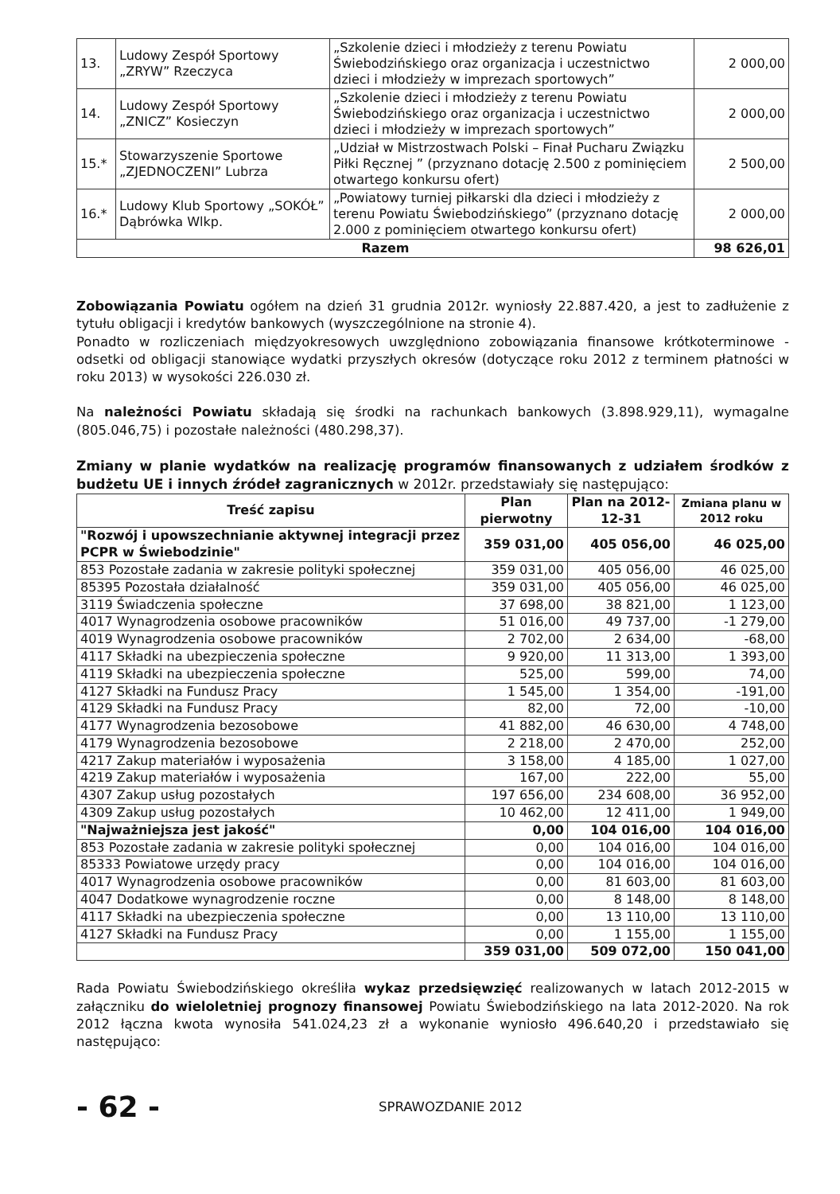| 13. | Ludowy Zespół Sportowy „ZRYW” Rzeczyca | „Szkolenie dzieci i młodzieży z terenu Powiatu Świebodzińskiego oraz organizacja i uczestnictwo dzieci i młodzieży w imprezach sportowych” | 2 000,00 |
| 14. | Ludowy Zespół Sportowy „ZNICZ” Kosieczyn | „Szkolenie dzieci i młodzieży z terenu Powiatu Świebodzińskiego oraz organizacja i uczestnictwo dzieci i młodzieży w imprezach sportowych” | 2 000,00 |
| 15.* | Stowarzyszenie Sportowe „ZJEDNOCZENI” Lubrza | „Udział w Mistrzostwach Polski – Finał Pucharu Związku Piłki Ręcznej ” (przyznano dotację 2.500 z pominięciem otwartego konkursu ofert) | 2 500,00 |
| 16.* | Ludowy Klub Sportowy „SOKÓŁ” Dąbrówka Wlkp. | „Powiatowy turniej piłkarski dla dzieci i młodzieży z terenu Powiatu Świebodzińskiego” (przyznano dotację 2.000 z pominięciem otwartego konkursu ofert) | 2 000,00 |
| Razem | | | 98 626,01 |
Zobowiązania Powiatu ogółem na dzień 31 grudnia 2012r. wyniosły 22.887.420, a jest to zadłużenie z tytułu obligacji i kredytów bankowych (wyszczególnione na stronie 4).
Ponadto w rozliczeniach międzyokresowych uwzględniono zobowiązania finansowe krótkoterminowe - odsetki od obligacji stanowiące wydatki przyszłych okresów (dotyczące roku 2012 z terminem płatności w roku 2013) w wysokości 226.030 zł.
Na należności Powiatu składają się środki na rachunkach bankowych (3.898.929,11), wymagalne (805.046,75) i pozostałe należności (480.298,37).
Zmiany w planie wydatków na realizację programów finansowanych z udziałem środków z budżetu UE i innych źródeł zagranicznych w 2012r. przedstawiały się następująco:
| Treść zapisu | Plan pierwotny | Plan na 2012-12-31 | Zmiana planu w 2012 roku |
| --- | --- | --- | --- |
| "Rozwój i upowszechnianie aktywnej integracji przez PCPR w Świebodzinie" | 359 031,00 | 405 056,00 | 46 025,00 |
| 853 Pozostałe zadania w zakresie polityki społecznej | 359 031,00 | 405 056,00 | 46 025,00 |
| 85395 Pozostała działalność | 359 031,00 | 405 056,00 | 46 025,00 |
| 3119 Świadczenia społeczne | 37 698,00 | 38 821,00 | 1 123,00 |
| 4017 Wynagrodzenia osobowe pracowników | 51 016,00 | 49 737,00 | -1 279,00 |
| 4019 Wynagrodzenia osobowe pracowników | 2 702,00 | 2 634,00 | -68,00 |
| 4117 Składki na ubezpieczenia społeczne | 9 920,00 | 11 313,00 | 1 393,00 |
| 4119 Składki na ubezpieczenia społeczne | 525,00 | 599,00 | 74,00 |
| 4127 Składki na Fundusz Pracy | 1 545,00 | 1 354,00 | -191,00 |
| 4129 Składki na Fundusz Pracy | 82,00 | 72,00 | -10,00 |
| 4177 Wynagrodzenia bezosobowe | 41 882,00 | 46 630,00 | 4 748,00 |
| 4179 Wynagrodzenia bezosobowe | 2 218,00 | 2 470,00 | 252,00 |
| 4217 Zakup materiałów i wyposażenia | 3 158,00 | 4 185,00 | 1 027,00 |
| 4219 Zakup materiałów i wyposażenia | 167,00 | 222,00 | 55,00 |
| 4307 Zakup usług pozostałych | 197 656,00 | 234 608,00 | 36 952,00 |
| 4309 Zakup usług pozostałych | 10 462,00 | 12 411,00 | 1 949,00 |
| "Najważniejsza jest jakość" | 0,00 | 104 016,00 | 104 016,00 |
| 853 Pozostałe zadania w zakresie polityki społecznej | 0,00 | 104 016,00 | 104 016,00 |
| 85333 Powiatowe urzędy pracy | 0,00 | 104 016,00 | 104 016,00 |
| 4017 Wynagrodzenia osobowe pracowników | 0,00 | 81 603,00 | 81 603,00 |
| 4047 Dodatkowe wynagrodzenie roczne | 0,00 | 8 148,00 | 8 148,00 |
| 4117 Składki na ubezpieczenia społeczne | 0,00 | 13 110,00 | 13 110,00 |
| 4127 Składki na Fundusz Pracy | 0,00 | 1 155,00 | 1 155,00 |
| | 359 031,00 | 509 072,00 | 150 041,00 |
Rada Powiatu Świebodzińskiego określiła wykaz przedsięwzięć realizowanych w latach 2012-2015 w załączniku do wieloletniej prognozy finansowej Powiatu Świebodzińskiego na lata 2012-2020. Na rok 2012 łączna kwota wynosiła 541.024,23 zł a wykonanie wyniosło 496.640,20 i przedstawiało się następująco:
- 62 -
SPRAWOZDANIE 2012